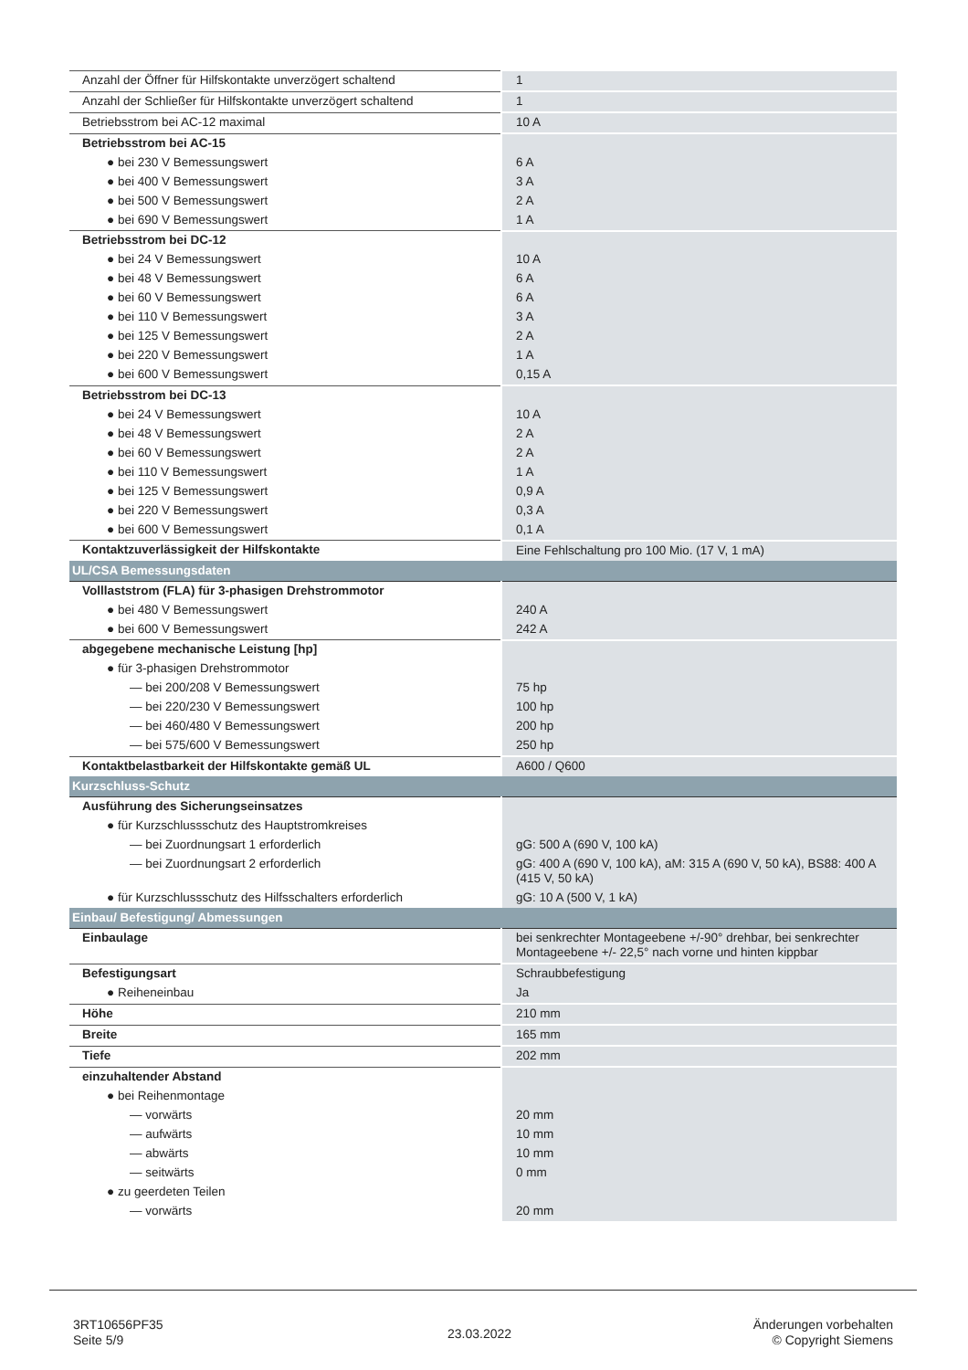| Anzahl der Öffner für Hilfskontakte unverzögert schaltend | 1 |
| Anzahl der Schließer für Hilfskontakte unverzögert schaltend | 1 |
| Betriebsstrom bei AC-12 maximal | 10 A |
| Betriebsstrom bei AC-15 | |
| ● bei 230 V Bemessungswert | 6 A |
| ● bei 400 V Bemessungswert | 3 A |
| ● bei 500 V Bemessungswert | 2 A |
| ● bei 690 V Bemessungswert | 1 A |
| Betriebsstrom bei DC-12 | |
| ● bei 24 V Bemessungswert | 10 A |
| ● bei 48 V Bemessungswert | 6 A |
| ● bei 60 V Bemessungswert | 6 A |
| ● bei 110 V Bemessungswert | 3 A |
| ● bei 125 V Bemessungswert | 2 A |
| ● bei 220 V Bemessungswert | 1 A |
| ● bei 600 V Bemessungswert | 0,15 A |
| Betriebsstrom bei DC-13 | |
| ● bei 24 V Bemessungswert | 10 A |
| ● bei 48 V Bemessungswert | 2 A |
| ● bei 60 V Bemessungswert | 2 A |
| ● bei 110 V Bemessungswert | 1 A |
| ● bei 125 V Bemessungswert | 0,9 A |
| ● bei 220 V Bemessungswert | 0,3 A |
| ● bei 600 V Bemessungswert | 0,1 A |
| Kontaktzuverlässigkeit der Hilfskontakte | Eine Fehlschaltung pro 100 Mio. (17 V, 1 mA) |
| UL/CSA Bemessungsdaten | |
| Volllaststrom (FLA) für 3-phasigen Drehstrommotor | |
| ● bei 480 V Bemessungswert | 240 A |
| ● bei 600 V Bemessungswert | 242 A |
| abgegebene mechanische Leistung [hp] | |
| ● für 3-phasigen Drehstrommotor | |
| — bei 200/208 V Bemessungswert | 75 hp |
| — bei 220/230 V Bemessungswert | 100 hp |
| — bei 460/480 V Bemessungswert | 200 hp |
| — bei 575/600 V Bemessungswert | 250 hp |
| Kontaktbelastbarkeit der Hilfskontakte gemäß UL | A600 / Q600 |
| Kurzschluss-Schutz | |
| Ausführung des Sicherungseinsatzes | |
| ● für Kurzschlussschutz des Hauptstromkreises | |
| — bei Zuordnungsart 1 erforderlich | gG: 500 A (690 V, 100 kA) |
| — bei Zuordnungsart 2 erforderlich | gG: 400 A (690 V, 100 kA), aM: 315 A (690 V, 50 kA), BS88: 400 A (415 V, 50 kA) |
| ● für Kurzschlussschutz des Hilfsschalters erforderlich | gG: 10 A (500 V, 1 kA) |
| Einbau/ Befestigung/ Abmessungen | |
| Einbaulage | bei senkrechter Montageebene +/-90° drehbar, bei senkrechter Montageebene +/- 22,5° nach vorne und hinten kippbar |
| Befestigungsart | Schraubbefestigung |
| ● Reiheneinbau | Ja |
| Höhe | 210 mm |
| Breite | 165 mm |
| Tiefe | 202 mm |
| einzuhaltender Abstand | |
| ● bei Reihenmontage | |
| — vorwärts | 20 mm |
| — aufwärts | 10 mm |
| — abwärts | 10 mm |
| — seitwärts | 0 mm |
| ● zu geerdeten Teilen | |
| — vorwärts | 20 mm |
3RT10656PF35
Seite 5/9
23.03.2022
Änderungen vorbehalten
© Copyright Siemens